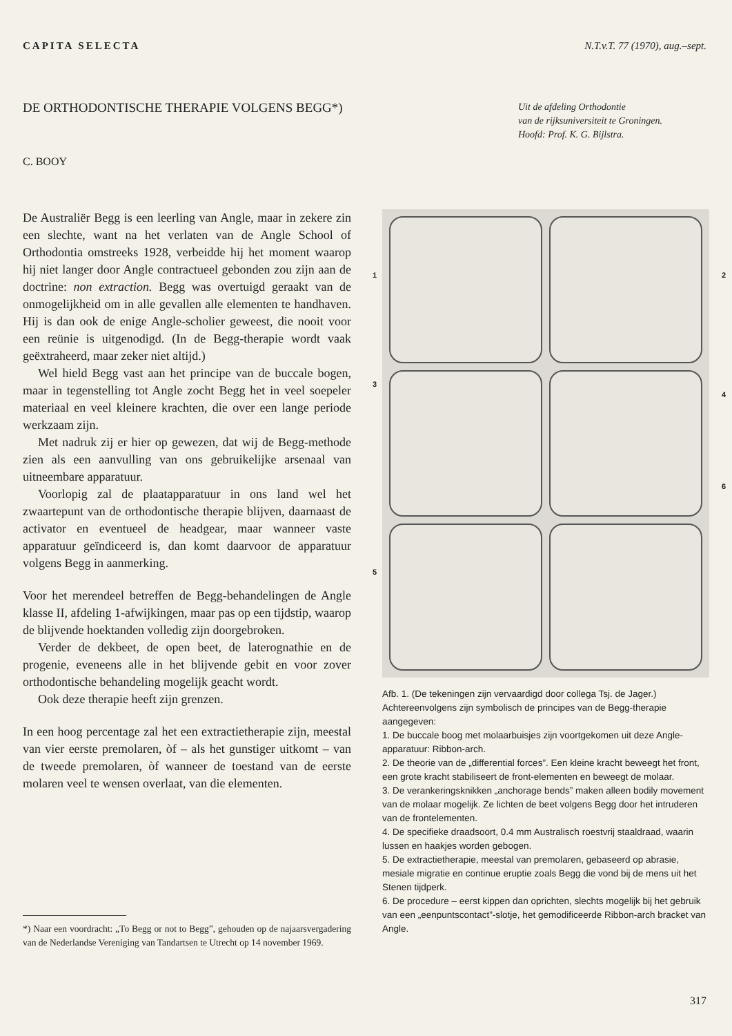CAPITA SELECTA N.T.v.T. 77 (1970), aug.–sept.
DE ORTHODONTISCHE THERAPIE VOLGENS BEGG*)
Uit de afdeling Orthodontie
van de rijksuniversiteit te Groningen.
Hoofd: Prof. K. G. Bijlstra.
C. BOOY
De Australiër Begg is een leerling van Angle, maar in zekere zin een slechte, want na het verlaten van de Angle School of Orthodontia omstreeks 1928, verbeidde hij het moment waarop hij niet langer door Angle contractueel gebonden zou zijn aan de doctrine: non extraction. Begg was overtuigd geraakt van de onmogelijkheid om in alle gevallen alle elementen te handhaven. Hij is dan ook de enige Angle-scholier geweest, die nooit voor een reünie is uitgenodigd. (In de Begg-therapie wordt vaak geëxtraheerd, maar zeker niet altijd.)
Wel hield Begg vast aan het principe van de buccale bogen, maar in tegenstelling tot Angle zocht Begg het in veel soepeler materiaal en veel kleinere krachten, die over een lange periode werkzaam zijn.
Met nadruk zij er hier op gewezen, dat wij de Begg-methode zien als een aanvulling van ons gebruikelijke arsenaal van uitneembare apparatuur.
Voorlopig zal de plaatapparatuur in ons land wel het zwaartepunt van de orthodontische therapie blijven, daarnaast de activator en eventueel de headgear, maar wanneer vaste apparatuur geïndiceerd is, dan komt daarvoor de apparatuur volgens Begg in aanmerking.
Voor het merendeel betreffen de Begg-behandelingen de Angle klasse II, afdeling 1-afwijkingen, maar pas op een tijdstip, waarop de blijvende hoektanden volledig zijn doorgebroken.
Verder de dekbeet, de open beet, de laterognathie en de progenie, eveneens alle in het blijvende gebit en voor zover orthodontische behandeling mogelijk geacht wordt.
Ook deze therapie heeft zijn grenzen.
In een hoog percentage zal het een extractietherapie zijn, meestal van vier eerste premolaren, òf – als het gunstiger uitkomt – van de tweede premolaren, òf wanneer de toestand van de eerste molaren veel te wensen overlaat, van die elementen.
Afb. 1. (De tekeningen zijn vervaardigd door collega Tsj. de Jager.)
Achtereenvolgens zijn symbolisch de principes van de Begg-therapie aangegeven:
1. De buccale boog met molaarbuisjes zijn voortgekomen uit deze Angle-apparatuur: Ribbon-arch.
2. De theorie van de „differential forces”. Een kleine kracht beweegt het front, een grote kracht stabiliseert de front-elementen en beweegt de molaar.
3. De verankeringsknikken „anchorage bends” maken alleen bodily movement van de molaar mogelijk. Ze lichten de beet volgens Begg door het intruderen van de frontelementen.
4. De specifieke draadsoort, 0.4 mm Australisch roestvrij staaldraad, waarin lussen en haakjes worden gebogen.
5. De extractietherapie, meestal van premolaren, gebaseerd op abrasie, mesiale migratie en continue eruptie zoals Begg die vond bij de mens uit het Stenen tijdperk.
6. De procedure – eerst kippen dan oprichten, slechts mogelijk bij het gebruik van een „eenpuntscontact”-slotje, het gemodificeerde Ribbon-arch bracket van Angle.
1 2
3
4
5
6
*) Naar een voordracht: „To Begg or not to Begg”, gehouden op de najaarsvergadering van de Nederlandse Vereniging van Tandartsen te Utrecht op 14 november 1969.
317